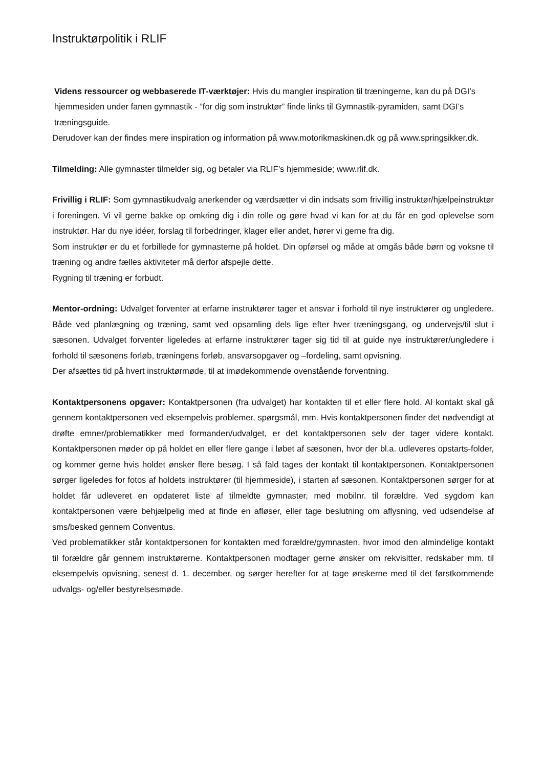Instruktørpolitik i RLIF
Videns ressourcer og webbaserede IT-værktøjer: Hvis du mangler inspiration til træningerne, kan du på DGI’s hjemmesiden under fanen gymnastik - ”for dig som instruktør” finde links til Gymnastik-pyramiden, samt DGI’s træningsguide.
Derudover kan der findes mere inspiration og information på www.motorikmaskinen.dk og på www.springsikker.dk.
Tilmelding: Alle gymnaster tilmelder sig, og betaler via RLIF’s hjemmeside; www.rlif.dk.
Frivillig i RLIF: Som gymnastikudvalg anerkender og værdsætter vi din indsats som frivillig instruktør/hjælpeinstruktør i foreningen. Vi vil gerne bakke op omkring dig i din rolle og gøre hvad vi kan for at du får en god oplevelse som instruktør. Har du nye idéer, forslag til forbedringer, klager eller andet, hører vi gerne fra dig.
Som instruktør er du et forbillede for gymnasterne på holdet. Din opførsel og måde at omgås både børn og voksne til træning og andre fælles aktiviteter må derfor afspejle dette.
Rygning til træning er forbudt.
Mentor-ordning: Udvalget forventer at erfarne instruktører tager et ansvar i forhold til nye instruktører og ungledere. Både ved planlægning og træning, samt ved opsamling dels lige efter hver træningsgang, og undervejs/til slut i sæsonen. Udvalget forventer ligeledes at erfarne instruktører tager sig tid til at guide nye instruktører/ungledere i forhold til sæsonens forløb, træningens forløb, ansvarsopgaver og –fordeling, samt opvisning.
Der afsættes tid på hvert instruktørmøde, til at imødekommende ovenstående forventning.
Kontaktpersonens opgaver: Kontaktpersonen (fra udvalget) har kontakten til et eller flere hold. Al kontakt skal gå gennem kontaktpersonen ved eksempelvis problemer, spørgsmål, mm. Hvis kontaktpersonen finder det nødvendigt at drøfte emner/problematikker med formanden/udvalget, er det kontaktpersonen selv der tager videre kontakt. Kontaktpersonen møder op på holdet en eller flere gange i løbet af sæsonen, hvor der bl.a. udleveres opstarts-folder, og kommer gerne hvis holdet ønsker flere besøg. I så fald tages der kontakt til kontaktpersonen. Kontaktpersonen sørger ligeledes for fotos af holdets instruktører (til hjemmeside), i starten af sæsonen. Kontaktpersonen sørger for at holdet får udleveret en opdateret liste af tilmeldte gymnaster, med mobilnr. til forældre. Ved sygdom kan kontaktpersonen være behjælpelig med at finde en afløser, eller tage beslutning om aflysning, ved udsendelse af sms/besked gennem Conventus.
Ved problematikker står kontaktpersonen for kontakten med forældre/gymnasten, hvor imod den almindelige kontakt til forældre går gennem instruktørerne. Kontaktpersonen modtager gerne ønsker om rekvisitter, redskaber mm. til eksempelvis opvisning, senest d. 1. december, og sørger herefter for at tage ønskerne med til det førstkommende udvalgs- og/eller bestyrelsesmøde.